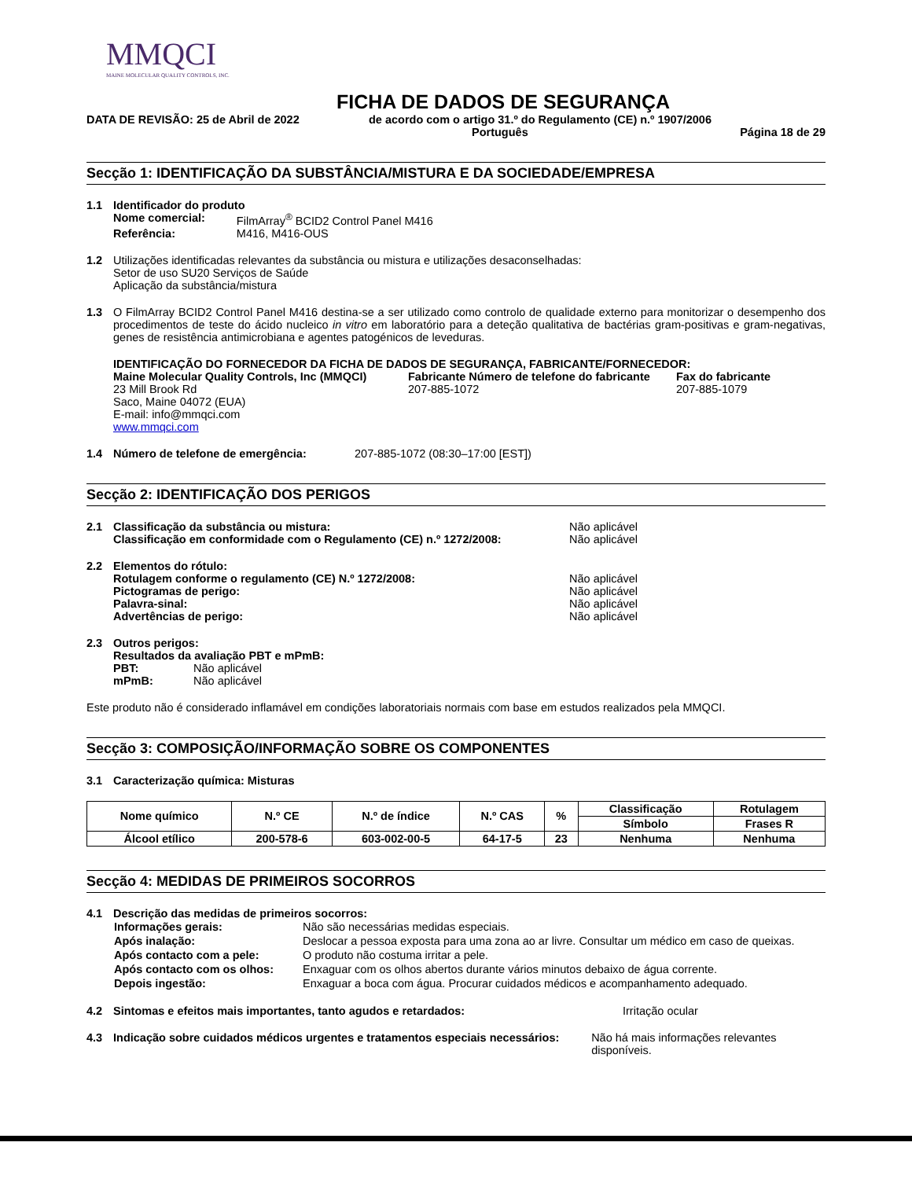MMQCI
MAINE MOLECULAR QUALITY CONTROLS, INC.
FICHA DE DADOS DE SEGURANÇA
DATA DE REVISÃO: 25 de Abril de 2022 de acordo com o artigo 31.º do Regulamento (CE) n.º 1907/2006
Português Página 18 de 29
Secção 1: IDENTIFICAÇÃO DA SUBSTÂNCIA/MISTURA E DA SOCIEDADE/EMPRESA
1.1 Identificador do produto
| Nome comercial: | FilmArray<sup>®</sup> BCID2 Control Panel M416 |
| Referência: | M416, M416-OUS |
1.2 Utilizações identificadas relevantes da substância ou mistura e utilizações desaconselhadas:
Setor de uso SU20 Serviços de Saúde
Aplicação da substância/mistura
1.3 O FilmArray BCID2 Control Panel M416 destina-se a ser utilizado como controlo de qualidade externo para monitorizar o desempenho dos procedimentos de teste do ácido nucleico in vitro em laboratório para a deteção qualitativa de bactérias gram-positivas e gram-negativas, genes de resistência antimicrobiana e agentes patogénicos de leveduras.
IDENTIFICAÇÃO DO FORNECEDOR DA FICHA DE DADOS DE SEGURANÇA, FABRICANTE/FORNECEDOR:
Maine Molecular Quality Controls, Inc (MMQCI)
23 Mill Brook Rd
Saco, Maine 04072 (EUA)
E-mail: info@mmqci.com
www.mmqci.com
Fabricante Número de telefone do fabricante
207-885-1072
Fax do fabricante
207-885-1079
1.4 Número de telefone de emergência: 207-885-1072 (08:30–17:00 [EST])
Secção 2: IDENTIFICAÇÃO DOS PERIGOS
2.1 Classificação da substância ou mistura:
Classificação em conformidade com o Regulamento (CE) n.º 1272/2008:
Não aplicável
Não aplicável
2.2 Elementos do rótulo:
Rotulagem conforme o regulamento (CE) N.º 1272/2008:
Pictogramas de perigo:
Palavra-sinal:
Advertências de perigo:
Não aplicável
Não aplicável
Não aplicável
Não aplicável
2.3 Outros perigos:
Resultados da avaliação PBT e mPmB:
PBT: Não aplicável
mPmB: Não aplicável
Este produto não é considerado inflamável em condições laboratoriais normais com base em estudos realizados pela MMQCI.
Secção 3: COMPOSIÇÃO/INFORMAÇÃO SOBRE OS COMPONENTES
3.1 Caracterização química: Misturas
| Nome químico | N.º CE | N.º de índice | N.º CAS | % | Classificação | Rotulagem |
| --- | --- | --- | --- | --- | --- | --- |
| | | | | | Símbolo | Frases R |
| Álcool etílico | 200-578-6 | 603-002-00-5 | 64-17-5 | 23 | Nenhuma | Nenhuma |
Secção 4: MEDIDAS DE PRIMEIROS SOCORROS
4.1 Descrição das medidas de primeiros socorros:
| Informações gerais: | Não são necessárias medidas especiais. |
| Após inalação: | Deslocar a pessoa exposta para uma zona ao ar livre. Consultar um médico em caso de queixas. |
| Após contacto com a pele: | O produto não costuma irritar a pele. |
| Após contacto com os olhos: | Enxaguar com os olhos abertos durante vários minutos debaixo de água corrente. |
| Depois ingestão: | Enxaguar a boca com água. Procurar cuidados médicos e acompanhamento adequado. |
4.2 Sintomas e efeitos mais importantes, tanto agudos e retardados: Irritação ocular
4.3 Indicação sobre cuidados médicos urgentes e tratamentos especiais necessários: Não há mais informações relevantes disponíveis.